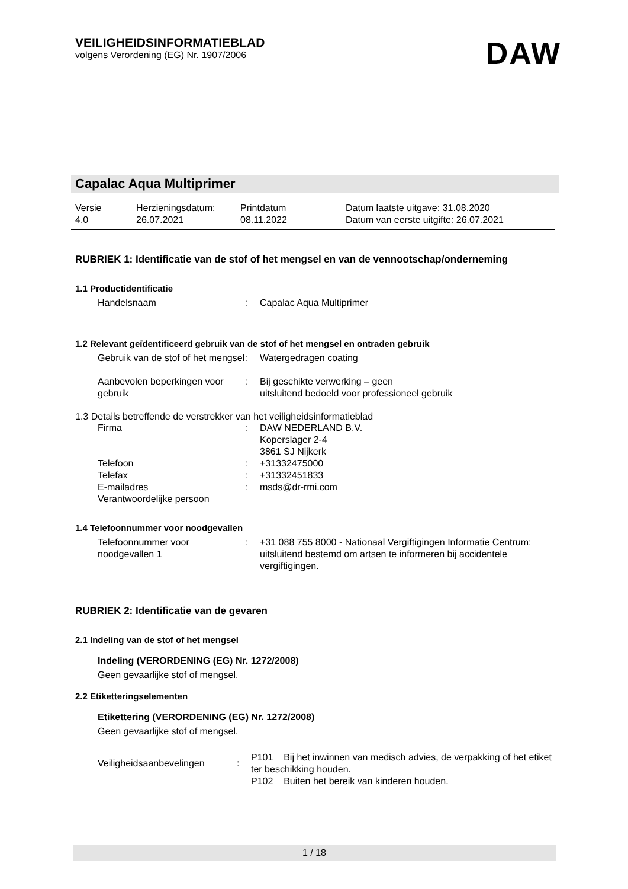VEILIGHEIDSINFORMATIEBLAD
volgens Verordening (EG) Nr. 1907/2006
DAW
Capalac Aqua Multiprimer
Versie
4.0
Herzieningsdatum:
26.07.2021
Printdatum
08.11.2022
Datum laatste uitgave: 31.08.2020
Datum van eerste uitgifte: 26.07.2021
RUBRIEK 1: Identificatie van de stof of het mengsel en van de vennootschap/onderneming
1.1 Productidentificatie
Handelsnaam : Capalac Aqua Multiprimer
1.2 Relevant geïdentificeerd gebruik van de stof of het mengsel en ontraden gebruik
Gebruik van de stof of het mengsel
: Watergedragen coating
Aanbevolen beperkingen voor gebruik
: Bij geschikte verwerking – geen
uitsluitend bedoeld voor professioneel gebruik
1.3 Details betreffende de verstrekker van het veiligheidsinformatieblad
Firma : DAW NEDERLAND B.V.
Koperslager 2-4
3861 SJ Nijkerk
Telefoon : +31332475000
Telefax : +31332451833
E-mailadres
Verantwoordelijke persoon
: msds@dr-rmi.com
1.4 Telefoonnummer voor noodgevallen
Telefoonnummer voor noodgevallen 1
: +31 088 755 8000 - Nationaal Vergiftigingen Informatie Centrum: uitsluitend bestemd om artsen te informeren bij accidentele vergiftigingen.
RUBRIEK 2: Identificatie van de gevaren
2.1 Indeling van de stof of het mengsel
Indeling (VERORDENING (EG) Nr. 1272/2008)
Geen gevaarlijke stof of mengsel.
2.2 Etiketteringselementen
Etikettering (VERORDENING (EG) Nr. 1272/2008)
Geen gevaarlijke stof of mengsel.
Veiligheidsaanbevelingen :
P101 Bij het inwinnen van medisch advies, de verpakking of het etiket ter beschikking houden.
P102 Buiten het bereik van kinderen houden.
1 / 18